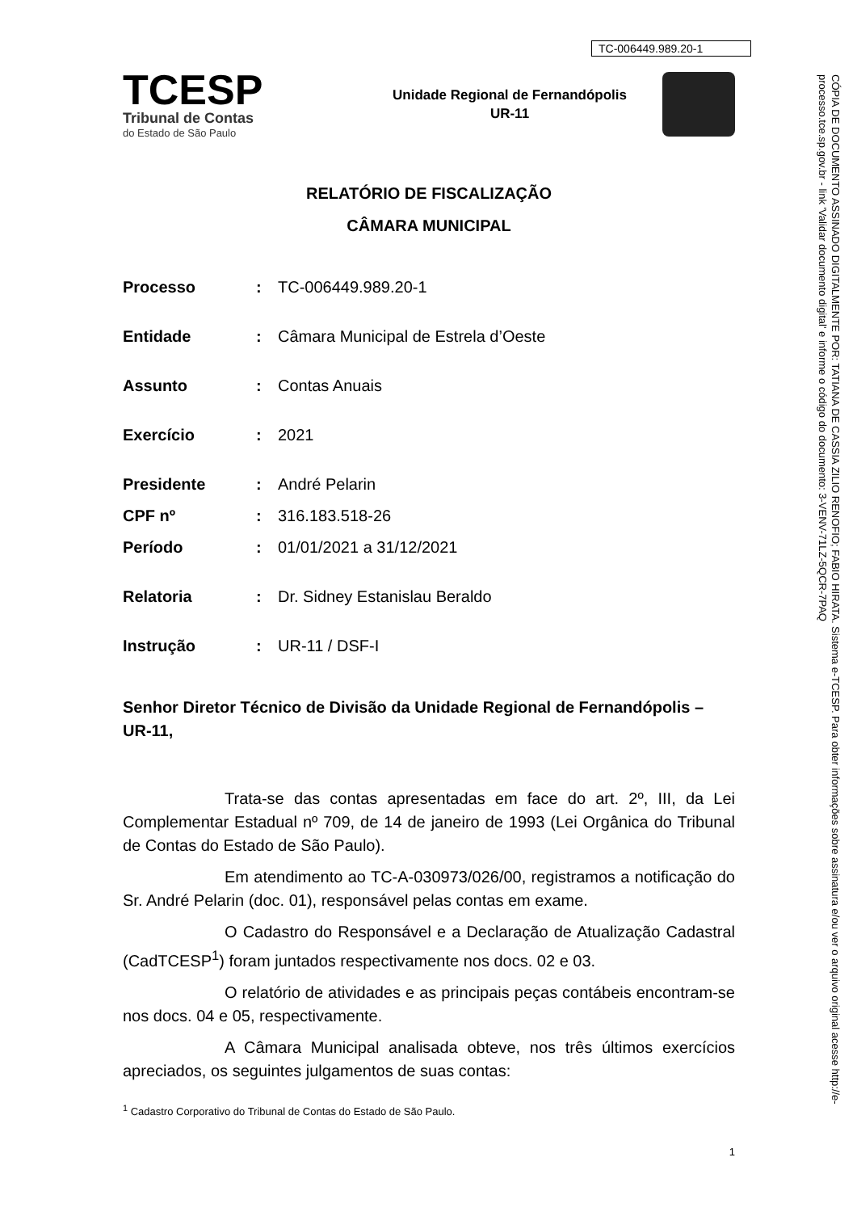TC-006449.989.20-1
TCESP
Tribunal de Contas
do Estado de São Paulo
Unidade Regional de Fernandópolis
UR-11
RELATÓRIO DE FISCALIZAÇÃO
CÂMARA MUNICIPAL
Processo: TC-006449.989.20-1
Entidade: Câmara Municipal de Estrela d’Oeste
Assunto: Contas Anuais
Exercício: 2021
Presidente: André Pelarin
CPF nº: 316.183.518-26
Período: 01/01/2021 a 31/12/2021
Relatoria: Dr. Sidney Estanislau Beraldo
Instrução: UR-11 / DSF-I
Senhor Diretor Técnico de Divisão da Unidade Regional de Fernandópolis – UR-11,
Trata-se das contas apresentadas em face do art. 2º, III, da Lei Complementar Estadual nº 709, de 14 de janeiro de 1993 (Lei Orgânica do Tribunal de Contas do Estado de São Paulo).
Em atendimento ao TC-A-030973/026/00, registramos a notificação do Sr. André Pelarin (doc. 01), responsável pelas contas em exame.
O Cadastro do Responsável e a Declaração de Atualização Cadastral (CadTCESP<sup>1</sup>) foram juntados respectivamente nos docs. 02 e 03.
O relatório de atividades e as principais peças contábeis encontram-se nos docs. 04 e 05, respectivamente.
A Câmara Municipal analisada obteve, nos três últimos exercícios apreciados, os seguintes julgamentos de suas contas:
<sup>1</sup> Cadastro Corporativo do Tribunal de Contas do Estado de São Paulo.
1
CÓPIA DE DOCUMENTO ASSINADO DIGITALMENTE POR: TATIANA DE CASSIA ZILIO RENOFIO; FABIO HIRATA. Sistema e-TCESP. Para obter informações sobre assinatura e/ou ver o arquivo original acesse http://e-processo.tce.sp.gov.br - link 'Validar documento digital' e informe o código do documento: 3-VENV-71LZ-5QCR-7PAQ